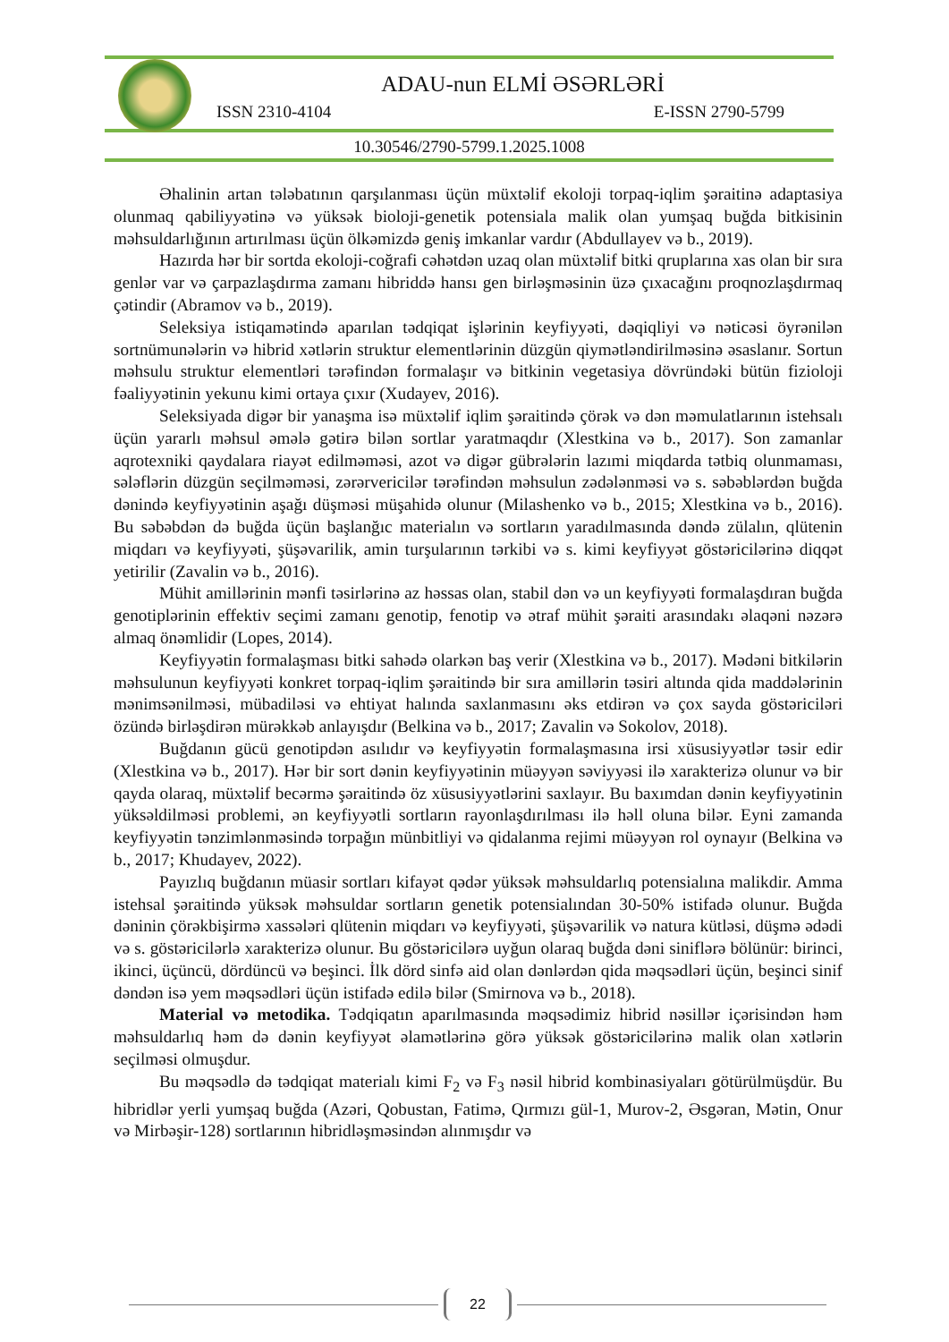ADAU-nun ELMİ ƏSƏRLƏRİ
ISSN 2310-4104 E-ISSN 2790-5799
10.30546/2790-5799.1.2025.1008
Əhalinin artan tələbatının qarşılanması üçün müxtəlif ekoloji torpaq-iqlim şəraitinə adaptasiya olunmaq qabiliyyətinə və yüksək bioloji-genetik potensiala malik olan yumşaq buğda bitkisinin məhsuldarlığının artırılması üçün ölkəmizdə geniş imkanlar vardır (Abdullayev və b., 2019).
Hazırda hər bir sortda ekoloji-coğrafi cəhətdən uzaq olan müxtəlif bitki qruplarına xas olan bir sıra genlər var və çarpazlaşdırma zamanı hibriddə hansı gen birləşməsinin üzə çıxacağını proqnozlaşdırmaq çətindir (Abramov və b., 2019).
Seleksiya istiqamətində aparılan tədqiqat işlərinin keyfiyyəti, dəqiqliyi və nəticəsi öyrənilən sortnümunələrin və hibrid xətlərin struktur elementlərinin düzgün qiymətləndirilməsinə əsaslanır. Sortun məhsulu struktur elementləri tərəfindən formalaşır və bitkinin vegetasiya dövründəki bütün fizioloji fəaliyyətinin yekunu kimi ortaya çıxır (Xudayev, 2016).
Seleksiyada digər bir yanaşma isə müxtəlif iqlim şəraitində çörək və dən məmulatlarının istehsalı üçün yararlı məhsul əmələ gətirə bilən sortlar yaratmaqdır (Xlestkina və b., 2017). Son zamanlar aqrotexniki qaydalara riayət edilməməsi, azot və digər gübrələrin lazımi miqdarda tətbiq olunmaması, sələflərin düzgün seçilməməsi, zərərvericilər tərəfindən məhsulun zədələnməsi və s. səbəblərdən buğda dənində keyfiyyətinin aşağı düşməsi müşahidə olunur (Milashenko və b., 2015; Xlestkina və b., 2016). Bu səbəbdən də buğda üçün başlanğıc materialın və sortların yaradılmasında dəndə zülalın, qlütenin miqdarı və keyfiyyəti, şüşəvarilik, amin turşularının tərkibi və s. kimi keyfiyyət göstəricilərinə diqqət yetirilir (Zavalin və b., 2016).
Mühit amillərinin mənfi təsirlərinə az həssas olan, stabil dən və un keyfiyyəti formalaşdıran buğda genotiplərinin effektiv seçimi zamanı genotip, fenotip və ətraf mühit şəraiti arasındakı əlaqəni nəzərə almaq önəmlidir (Lopes, 2014).
Keyfiyyətin formalaşması bitki sahədə olarkən baş verir (Xlestkina və b., 2017). Mədəni bitkilərin məhsulunun keyfiyyəti konkret torpaq-iqlim şəraitində bir sıra amillərin təsiri altında qida maddələrinin mənimsənilməsi, mübadiləsi və ehtiyat halında saxlanmasını əks etdirən və çox sayda göstəriciləri özündə birləşdirən mürəkkəb anlayışdır (Belkina və b., 2017; Zavalin və Sokolov, 2018).
Buğdanın gücü genotipdən asılıdır və keyfiyyətin formalaşmasına irsi xüsusiyyətlər təsir edir (Xlestkina və b., 2017). Hər bir sort dənin keyfiyyətinin müəyyən səviyyəsi ilə xarakterizə olunur və bir qayda olaraq, müxtəlif becərmə şəraitində öz xüsusiyyətlərini saxlayır. Bu baxımdan dənin keyfiyyətinin yüksəldilməsi problemi, ən keyfiyyətli sortların rayonlaşdırılması ilə həll oluna bilər. Eyni zamanda keyfiyyətin tənzimlənməsində torpağın münbitliyi və qidalanma rejimi müəyyən rol oynayır (Belkina və b., 2017; Khudayev, 2022).
Payızlıq buğdanın müasir sortları kifayət qədər yüksək məhsuldarlıq potensialına malikdir. Amma istehsal şəraitində yüksək məhsuldar sortların genetik potensialından 30-50% istifadə olunur. Buğda dəninin çörəkbişirmə xassələri qlütenin miqdarı və keyfiyyəti, şüşəvarilik və natura kütləsi, düşmə ədədi və s. göstəricilərlə xarakterizə olunur. Bu göstəricilərə uyğun olaraq buğda dəni siniflərə bölünür: birinci, ikinci, üçüncü, dördüncü və beşinci. İlk dörd sinfə aid olan dənlərdən qida məqsədləri üçün, beşinci sinif dəndən isə yem məqsədləri üçün istifadə edilə bilər (Smirnova və b., 2018).
Material və metodika. Tədqiqatın aparılmasında məqsədimiz hibrid nəsillər içərisindən həm məhsuldarlıq həm də dənin keyfiyyət əlamətlərinə görə yüksək göstəricilərinə malik olan xətlərin seçilməsi olmuşdur.
Bu məqsədlə də tədqiqat materialı kimi F<sub>2</sub> və F<sub>3</sub> nəsil hibrid kombinasiyaları götürülmüşdür. Bu hibridlər yerli yumşaq buğda (Azəri, Qobustan, Fatimə, Qırmızı gül-1, Murov-2, Əsgəran, Mətin, Onur və Mirbəşir-128) sortlarının hibridləşməsindən alınmışdır və
22